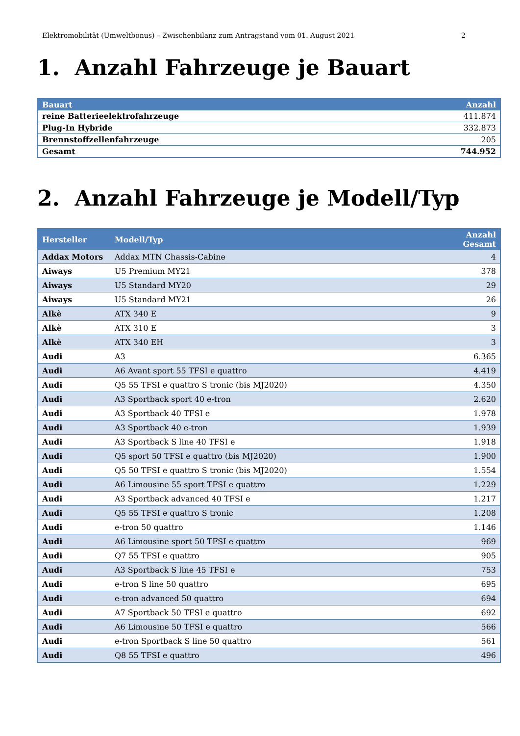Elektromobilität (Umweltbonus) – Zwischenbilanz zum Antragstand vom 01. August 2021 2
1. Anzahl Fahrzeuge je Bauart
| Bauart | Anzahl |
| --- | --- |
| reine Batterieelektrofahrzeuge | 411.874 |
| Plug-In Hybride | 332.873 |
| Brennstoffzellenfahrzeuge | 205 |
| Gesamt | 744.952 |
2. Anzahl Fahrzeuge je Modell/Typ
| Hersteller | Modell/Typ | Anzahl Gesamt |
| --- | --- | --- |
| Addax Motors | Addax MTN Chassis-Cabine | 4 |
| Aiways | U5 Premium MY21 | 378 |
| Aiways | U5 Standard MY20 | 29 |
| Aiways | U5 Standard MY21 | 26 |
| Alkè | ATX 340 E | 9 |
| Alkè | ATX 310 E | 3 |
| Alkè | ATX 340 EH | 3 |
| Audi | A3 | 6.365 |
| Audi | A6 Avant sport 55 TFSI e quattro | 4.419 |
| Audi | Q5 55 TFSI e quattro S tronic (bis MJ2020) | 4.350 |
| Audi | A3 Sportback sport 40 e-tron | 2.620 |
| Audi | A3 Sportback 40 TFSI e | 1.978 |
| Audi | A3 Sportback 40 e-tron | 1.939 |
| Audi | A3 Sportback S line 40 TFSI e | 1.918 |
| Audi | Q5 sport 50 TFSI e quattro (bis MJ2020) | 1.900 |
| Audi | Q5 50 TFSI e quattro S tronic (bis MJ2020) | 1.554 |
| Audi | A6 Limousine 55 sport TFSI e quattro | 1.229 |
| Audi | A3 Sportback advanced 40 TFSI e | 1.217 |
| Audi | Q5 55 TFSI e quattro S tronic | 1.208 |
| Audi | e-tron 50 quattro | 1.146 |
| Audi | A6 Limousine sport 50 TFSI e quattro | 969 |
| Audi | Q7 55 TFSI e quattro | 905 |
| Audi | A3 Sportback S line 45 TFSI e | 753 |
| Audi | e-tron S line 50 quattro | 695 |
| Audi | e-tron advanced 50 quattro | 694 |
| Audi | A7 Sportback 50 TFSI e quattro | 692 |
| Audi | A6 Limousine 50 TFSI e quattro | 566 |
| Audi | e-tron Sportback S line 50 quattro | 561 |
| Audi | Q8 55 TFSI e quattro | 496 |